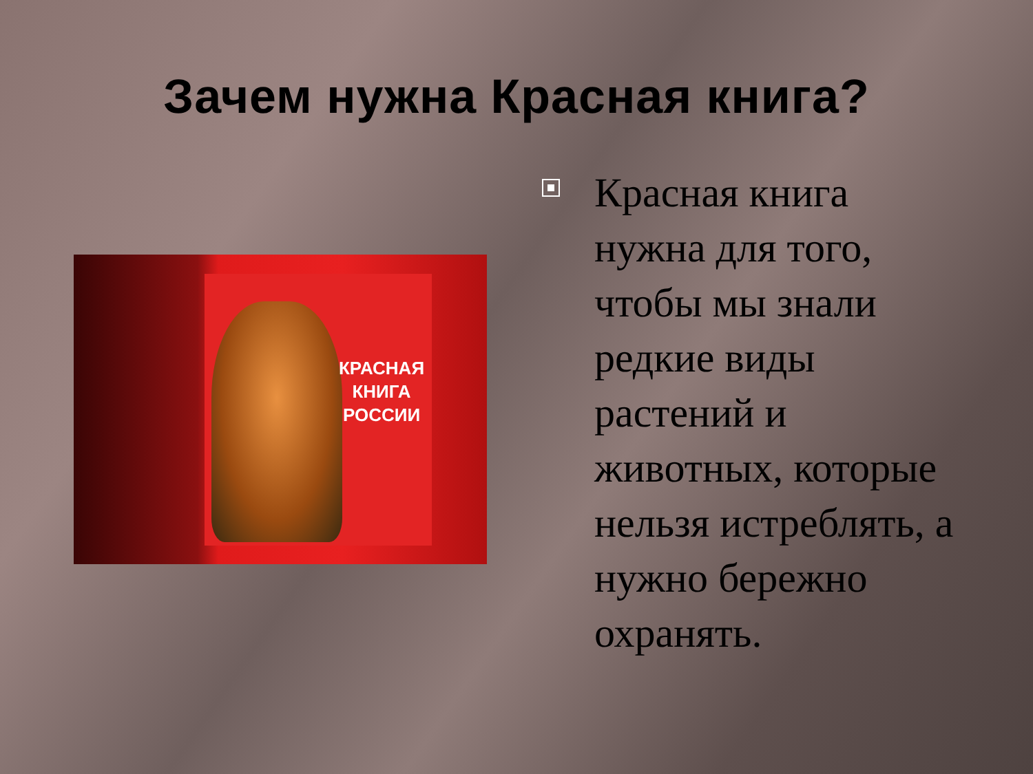Зачем нужна Красная книга?
КРАСНАЯ
КНИГА
РОССИИ
Красная книга нужна для того, чтобы мы знали редкие виды растений и животных, которые нельзя истреблять, а нужно бережно охранять.